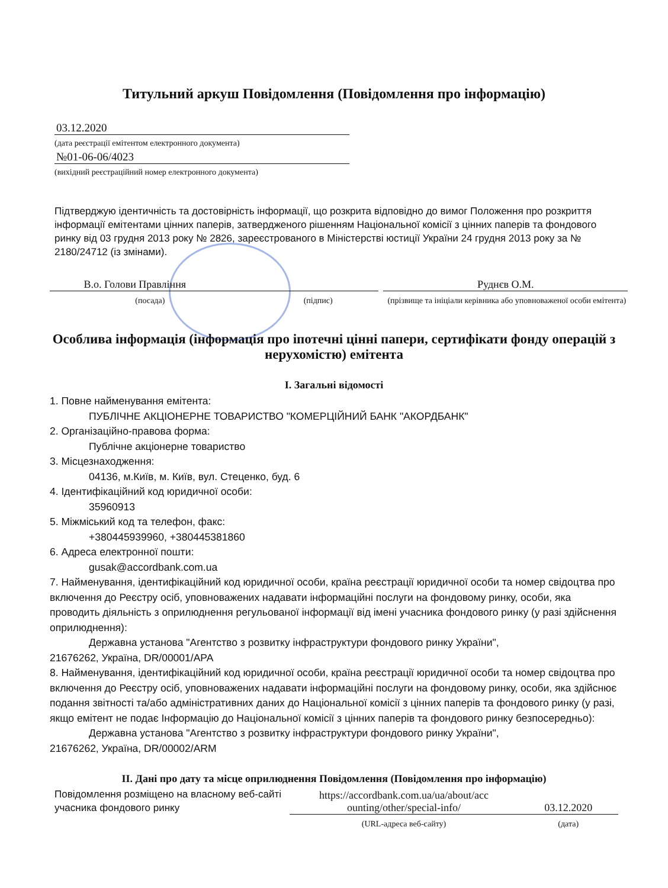Титульний аркуш Повідомлення (Повідомлення про інформацію)
03.12.2020
(дата реєстрації емітентом електронного документа)
№01-06-06/4023
(вихідний реєстраційний номер електронного документа)
Підтверджую ідентичність та достовірність інформації, що розкрита відповідно до вимог Положення про розкриття інформації емітентами цінних паперів, затвердженого рішенням Національної комісії з цінних паперів та фондового ринку від 03 грудня 2013 року № 2826, зареєстрованого в Міністерстві юстиції України 24 грудня 2013 року за № 2180/24712 (із змінами).
В.о. Голови Правління Руднєв О.М.
(посада) (підпис) (прізвище та ініціали керівника або уповноваженої особи емітента)
Особлива інформація (інформація про іпотечні цінні папери, сертифікати фонду операцій з нерухомістю) емітента
I. Загальні відомості
1. Повне найменування емітента:
ПУБЛІЧНЕ АКЦІОНЕРНЕ ТОВАРИСТВО "КОМЕРЦІЙНИЙ БАНК "АКОРДБАНК"
2. Організаційно-правова форма:
Публічне акціонерне товариство
3. Місцезнаходження:
04136, м.Київ, м. Київ, вул. Стеценко, буд. 6
4. Ідентифікаційний код юридичної особи:
35960913
5. Міжміський код та телефон, факс:
+380445939960, +380445381860
6. Адреса електронної пошти:
gusak@accordbank.com.ua
7. Найменування, ідентифікаційний код юридичної особи, країна реєстрації юридичної особи та номер свідоцтва про включення до Реєстру осіб, уповноважених надавати інформаційні послуги на фондовому ринку, особи, яка проводить діяльність з оприлюднення регульованої інформації від імені учасника фондового ринку (у разі здійснення оприлюднення):
Державна установа "Агентство з розвитку інфраструктури фондового ринку України",
21676262, Україна, DR/00001/APA
8. Найменування, ідентифікаційний код юридичної особи, країна реєстрації юридичної особи та номер свідоцтва про включення до Реєстру осіб, уповноважених надавати інформаційні послуги на фондовому ринку, особи, яка здійснює подання звітності та/або адміністративних даних до Національної комісії з цінних паперів та фондового ринку (у разі, якщо емітент не подає Інформацію до Національної комісії з цінних паперів та фондового ринку безпосередньо):
Державна установа "Агентство з розвитку інфраструктури фондового ринку України",
21676262, Україна, DR/00002/ARM
II. Дані про дату та місце оприлюднення Повідомлення (Повідомлення про інформацію)
Повідомлення розміщено на власному веб-сайті учасника фондового ринку
https://accordbank.com.ua/ua/about/acc ounting/other/special-info/
03.12.2020
(URL-адреса веб-сайту) (дата)